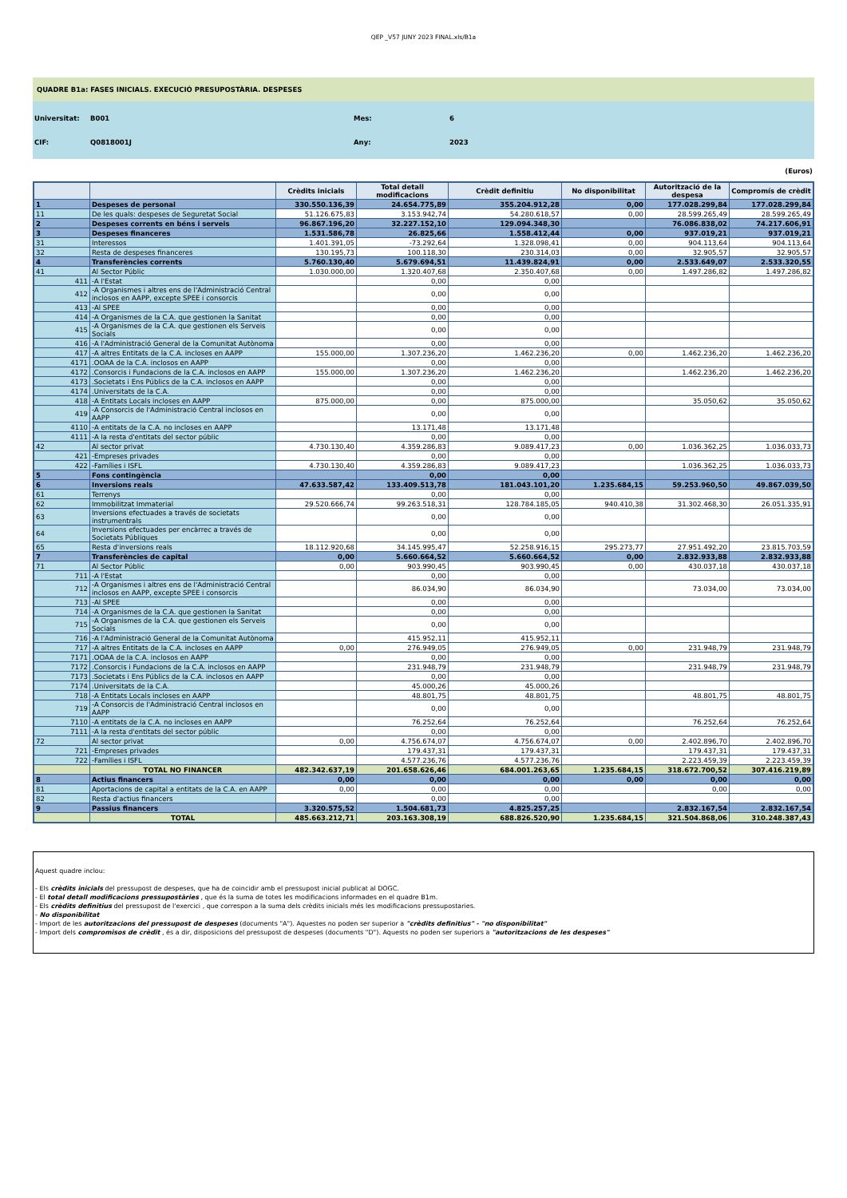QEP _V57 JUNY 2023 FINAL.xls/B1a
QUADRE B1a: FASES INICIALS. EXECUCIÓ PRESUPOSTÀRIA. DESPESES
Universitat: B001 Mes: 6
CIF: Q0818001J Any: 2023
(Euros)
| | | Crèdits inicials | Total detall modificacions | Crèdit definitiu | No disponibilitat | Autorització de la despesa | Compromís de crèdit |
| --- | --- | --- | --- | --- | --- | --- | --- |
| 1 | Despeses de personal | 330.550.136,39 | 24.654.775,89 | 355.204.912,28 | 0,00 | 177.028.299,84 | 177.028.299,84 |
| 11 | De les quals: despeses de Seguretat Social | 51.126.675,83 | 3.153.942,74 | 54.280.618,57 | 0,00 | 28.599.265,49 | 28.599.265,49 |
| 2 | Despeses corrents en béns i serveis | 96.867.196,20 | 32.227.152,10 | 129.094.348,30 | | 76.086.838,02 | 74.217.606,91 |
| 3 | Despeses financeres | 1.531.586,78 | 26.825,66 | 1.558.412,44 | 0,00 | 937.019,21 | 937.019,21 |
| 31 | Interessos | 1.401.391,05 | -73.292,64 | 1.328.098,41 | 0,00 | 904.113,64 | 904.113,64 |
| 32 | Resta de despeses financeres | 130.195,73 | 100.118,30 | 230.314,03 | 0,00 | 32.905,57 | 32.905,57 |
| 4 | Transferències corrents | 5.760.130,40 | 5.679.694,51 | 11.439.824,91 | 0,00 | 2.533.649,07 | 2.533.320,55 |
| 41 | Al Sector Públic | 1.030.000,00 | 1.320.407,68 | 2.350.407,68 | 0,00 | 1.497.286,82 | 1.497.286,82 |
| 411 | -A l'Estat | | 0,00 | 0,00 | | | |
| 412 | -A Organismes i altres ens de l'Administració Central inclosos en AAPP, excepte SPEE i consorcis | | 0,00 | 0,00 | | | |
| 413 | -Al SPEE | | 0,00 | 0,00 | | | |
| 414 | -A Organismes de la C.A. que gestionen la Sanitat | | 0,00 | 0,00 | | | |
| 415 | -A Organismes de la C.A. que gestionen els Serveis Socials | | 0,00 | 0,00 | | | |
| 416 | -A l'Administració General de la Comunitat Autònoma | | 0,00 | 0,00 | | | |
| 417 | -A altres Entitats de la C.A. incloses en AAPP | 155.000,00 | 1.307.236,20 | 1.462.236,20 | 0,00 | 1.462.236,20 | 1.462.236,20 |
| 4171 | .OOAA de la C.A. inclosos en AAPP | | 0,00 | 0,00 | | | |
| 4172 | .Consorcis i Fundacions de la C.A. inclosos en AAPP | 155.000,00 | 1.307.236,20 | 1.462.236,20 | | 1.462.236,20 | 1.462.236,20 |
| 4173 | .Societats i Ens Públics de la C.A. inclosos en AAPP | | 0,00 | 0,00 | | | |
| 4174 | .Universitats de la C.A. | | 0,00 | 0,00 | | | |
| 418 | -A Entitats Locals incloses en AAPP | 875.000,00 | 0,00 | 875.000,00 | | 35.050,62 | 35.050,62 |
| 419 | -A Consorcis de l'Administració Central inclosos en AAPP | | 0,00 | 0,00 | | | |
| 4110 | -A entitats de la C.A. no incloses en AAPP | | 13.171,48 | 13.171,48 | | | |
| 4111 | -A la resta d'entitats del sector públic | | 0,00 | 0,00 | | | |
| 42 | Al sector privat | 4.730.130,40 | 4.359.286,83 | 9.089.417,23 | 0,00 | 1.036.362,25 | 1.036.033,73 |
| 421 | -Empreses privades | | 0,00 | 0,00 | | | |
| 422 | -Famílies i ISFL | 4.730.130,40 | 4.359.286,83 | 9.089.417,23 | | 1.036.362,25 | 1.036.033,73 |
| 5 | Fons contingència | | 0,00 | 0,00 | | | |
| 6 | Inversions reals | 47.633.587,42 | 133.409.513,78 | 181.043.101,20 | 1.235.684,15 | 59.253.960,50 | 49.867.039,50 |
| 61 | Terrenys | | 0,00 | 0,00 | | | |
| 62 | Immobilitzat Immaterial | 29.520.666,74 | 99.263.518,31 | 128.784.185,05 | 940.410,38 | 31.302.468,30 | 26.051.335,91 |
| 63 | Inversions efectuades a través de societats instrumentrals | | 0,00 | 0,00 | | | |
| 64 | Inversions efectuades per encàrrec a través de Societats Públiques | | 0,00 | 0,00 | | | |
| 65 | Resta d'inversions reals | 18.112.920,68 | 34.145.995,47 | 52.258.916,15 | 295.273,77 | 27.951.492,20 | 23.815.703,59 |
| 7 | Transferències de capital | 0,00 | 5.660.664,52 | 5.660.664,52 | 0,00 | 2.832.933,88 | 2.832.933,88 |
| 71 | Al Sector Públic | 0,00 | 903.990,45 | 903.990,45 | 0,00 | 430.037,18 | 430.037,18 |
| 711 | -A l'Estat | | 0,00 | 0,00 | | | |
| 712 | -A Organismes i altres ens de l'Administració Central inclosos en AAPP, excepte SPEE i consorcis | | 86.034,90 | 86.034,90 | | 73.034,00 | 73.034,00 |
| 713 | -Al SPEE | | 0,00 | 0,00 | | | |
| 714 | -A Organismes de la C.A. que gestionen la Sanitat | | 0,00 | 0,00 | | | |
| 715 | -A Organismes de la C.A. que gestionen els Serveis Socials | | 0,00 | 0,00 | | | |
| 716 | -A l'Administració General de la Comunitat Autònoma | | 415.952,11 | 415.952,11 | | | |
| 717 | -A altres Entitats de la C.A. incloses en AAPP | 0,00 | 276.949,05 | 276.949,05 | 0,00 | 231.948,79 | 231.948,79 |
| 7171 | .OOAA de la C.A. inclosos en AAPP | | 0,00 | 0,00 | | | |
| 7172 | .Consorcis i Fundacions de la C.A. inclosos en AAPP | | 231.948,79 | 231.948,79 | | 231.948,79 | 231.948,79 |
| 7173 | .Societats i Ens Públics de la C.A. inclosos en AAPP | | 0,00 | 0,00 | | | |
| 7174 | .Universitats de la C.A. | | 45.000,26 | 45.000,26 | | | |
| 718 | -A Entitats Locals incloses en AAPP | | 48.801,75 | 48.801,75 | | 48.801,75 | 48.801,75 |
| 719 | -A Consorcis de l'Administració Central inclosos en AAPP | | 0,00 | 0,00 | | | |
| 7110 | -A entitats de la C.A. no incloses en AAPP | | 76.252,64 | 76.252,64 | | 76.252,64 | 76.252,64 |
| 7111 | -A la resta d'entitats del sector públic | | 0,00 | 0,00 | | | |
| 72 | Al sector privat | 0,00 | 4.756.674,07 | 4.756.674,07 | 0,00 | 2.402.896,70 | 2.402.896,70 |
| 721 | -Empreses privades | | 179.437,31 | 179.437,31 | | 179.437,31 | 179.437,31 |
| 722 | -Famílies i ISFL | | 4.577.236,76 | 4.577.236,76 | | 2.223.459,39 | 2.223.459,39 |
| | TOTAL NO FINANCER | 482.342.637,19 | 201.658.626,46 | 684.001.263,65 | 1.235.684,15 | 318.672.700,52 | 307.416.219,89 |
| 8 | Actius financers | 0,00 | 0,00 | 0,00 | 0,00 | 0,00 | 0,00 |
| 81 | Aportacions de capital a entitats de la C.A. en AAPP | 0,00 | 0,00 | 0,00 | | 0,00 | 0,00 |
| 82 | Resta d'actius financers | | 0,00 | 0,00 | | | |
| 9 | Passius financers | 3.320.575,52 | 1.504.681,73 | 4.825.257,25 | | 2.832.167,54 | 2.832.167,54 |
| | TOTAL | 485.663.212,71 | 203.163.308,19 | 688.826.520,90 | 1.235.684,15 | 321.504.868,06 | 310.248.387,43 |
Aquest quadre inclou:
- Els crèdits inicials del pressupost de despeses, que ha de coincidir amb el pressupost inicial publicat al DOGC.
- El total detall modificacions pressupostàries , que és la suma de totes les modificacions informades en el quadre B1m.
- Els crèdits definitius del pressupost de l'exercici , que correspon a la suma dels crèdits inicials més les modificacions pressupostaries.
- No disponibilitat
- Import de les autoritzacions del pressupost de despeses (documents "A"). Aquestes no poden ser superior a "crèdits definitius" - "no disponibilitat"
- Import dels compromisos de crèdit , és a dir, disposicions del pressupost de despeses (documents "D"). Aquests no poden ser superiors a "autoritzacions de les despeses"